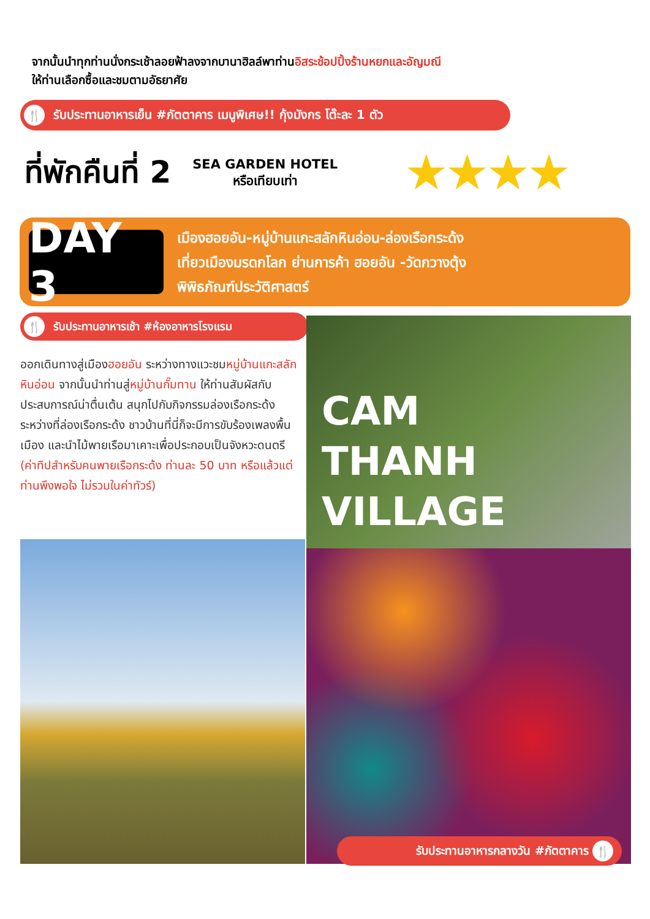จากนั้นนำทุกท่านนั่งกระเช้าลอยฟ้าลงจากบานาฮิลล์พาท่านอิสระช้อปปิ้งร้านหยกและอัญมณี
ให้ท่านเลือกซื้อและชมตามอัธยาศัย
🍴 รับประทานอาหารเย็น #ภัตตาคาร เมนูพิเศษ!! กุ้งมังกร โต๊ะละ 1 ตัว
ที่พักคืนที่ 2
SEA GARDEN HOTEL
หรือเทียบเท่า
★★★★
DAY 3
เมืองฮอยอัน-หมู่บ้านแกะสลักหินอ่อน-ล่องเรือกระด้ง
เที่ยวเมืองมรดกโลก ย่านการค้า ฮอยอัน -วัดกวางตุ้ง
พิพิธภัณฑ์ประวัติศาสตร์
🍴 รับประทานอาหารเช้า #ห้องอาหารโรงแรม
ออกเดินทางสู่เมืองฮอยอัน ระหว่างทางแวะชมหมู่บ้านแกะสลักหินอ่อน จากนั้นนำท่านสู่หมู่บ้านกั๊มทาน ให้ท่านสัมผัสกับประสบการณ์น่าตื่นเต้น สนุกไปกับกิจกรรมล่องเรือกระด้ง ระหว่างที่ล่องเรือกระด้ง ชาวบ้านที่นี่ก็จะมีการขับร้องเพลงพื้นเมือง และนำไม้พายเรือมาเคาะเพื่อประกอบเป็นจังหวะดนตรี (ค่าทิปสำหรับคนพายเรือกระด้ง ท่านละ 50 บาท หรือแล้วแต่ท่านพึงพอใจ ไม่รวมในค่าทัวร์)
CAM
THANH
VILLAGE
รับประทานอาหารกลางวัน #ภัตตาคาร 🍴